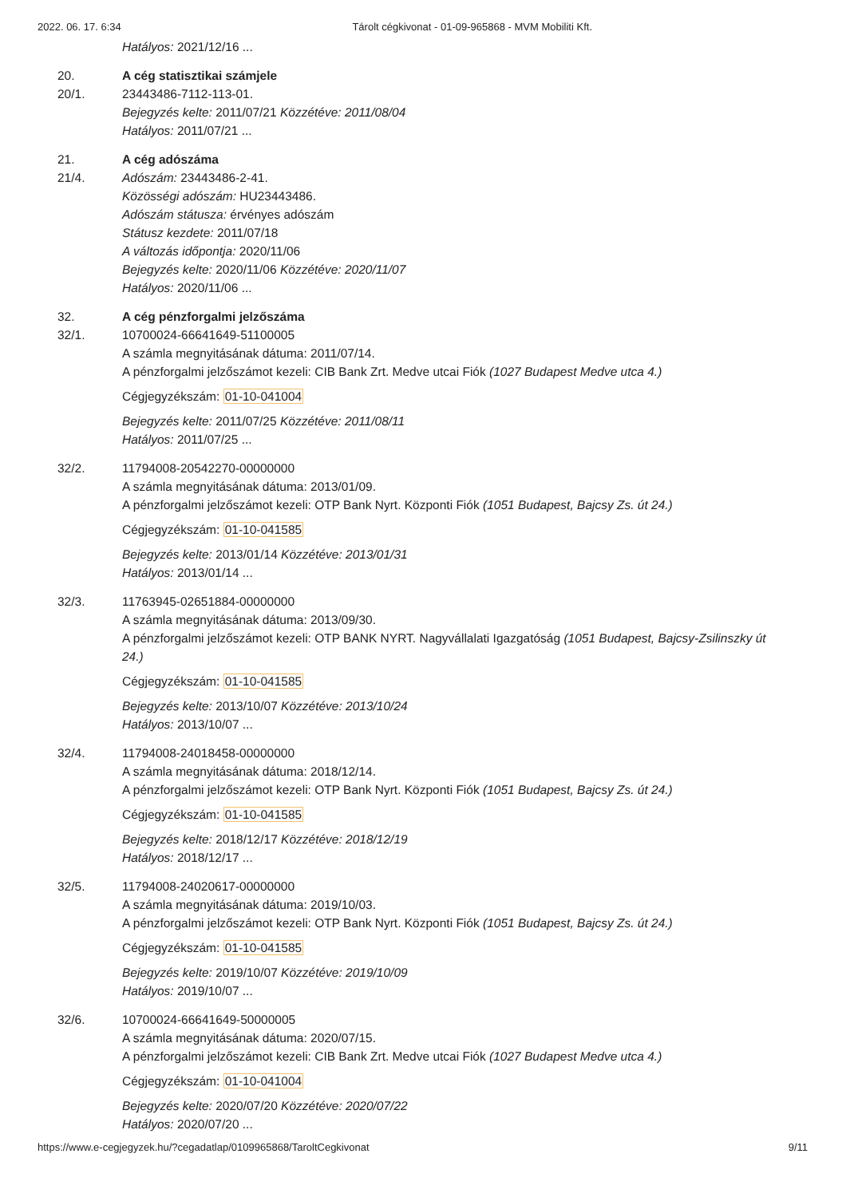2022. 06. 17. 6:34 Tárolt cégkivonat - 01-09-965868 - MVM Mobiliti Kft.
Hatályos: 2021/12/16 ...
20. A cég statisztikai számjele
20/1. 23443486-7112-113-01.
Bejegyzés kelte: 2011/07/21 Közzétéve: 2011/08/04
Hatályos: 2011/07/21 ...
21. A cég adószáma
21/4. Adószám: 23443486-2-41.
Közösségi adószám: HU23443486.
Adószám státusza: érvényes adószám
Státusz kezdete: 2011/07/18
A változás időpontja: 2020/11/06
Bejegyzés kelte: 2020/11/06 Közzétéve: 2020/11/07
Hatályos: 2020/11/06 ...
32. A cég pénzforgalmi jelzőszáma
32/1. 10700024-66641649-51100005
A számla megnyitásának dátuma: 2011/07/14.
A pénzforgalmi jelzőszámot kezeli: CIB Bank Zrt. Medve utcai Fiók (1027 Budapest Medve utca 4.)
Cégjegyzékszám: 01-10-041004
Bejegyzés kelte: 2011/07/25 Közzétéve: 2011/08/11
Hatályos: 2011/07/25 ...
32/2. 11794008-20542270-00000000
A számla megnyitásának dátuma: 2013/01/09.
A pénzforgalmi jelzőszámot kezeli: OTP Bank Nyrt. Központi Fiók (1051 Budapest, Bajcsy Zs. út 24.)
Cégjegyzékszám: 01-10-041585
Bejegyzés kelte: 2013/01/14 Közzétéve: 2013/01/31
Hatályos: 2013/01/14 ...
32/3. 11763945-02651884-00000000
A számla megnyitásának dátuma: 2013/09/30.
A pénzforgalmi jelzőszámot kezeli: OTP BANK NYRT. Nagyvállalati Igazgatóság (1051 Budapest, Bajcsy-Zsilinszky út 24.)
Cégjegyzékszám: 01-10-041585
Bejegyzés kelte: 2013/10/07 Közzétéve: 2013/10/24
Hatályos: 2013/10/07 ...
32/4. 11794008-24018458-00000000
A számla megnyitásának dátuma: 2018/12/14.
A pénzforgalmi jelzőszámot kezeli: OTP Bank Nyrt. Központi Fiók (1051 Budapest, Bajcsy Zs. út 24.)
Cégjegyzékszám: 01-10-041585
Bejegyzés kelte: 2018/12/17 Közzétéve: 2018/12/19
Hatályos: 2018/12/17 ...
32/5. 11794008-24020617-00000000
A számla megnyitásának dátuma: 2019/10/03.
A pénzforgalmi jelzőszámot kezeli: OTP Bank Nyrt. Központi Fiók (1051 Budapest, Bajcsy Zs. út 24.)
Cégjegyzékszám: 01-10-041585
Bejegyzés kelte: 2019/10/07 Közzétéve: 2019/10/09
Hatályos: 2019/10/07 ...
32/6. 10700024-66641649-50000005
A számla megnyitásának dátuma: 2020/07/15.
A pénzforgalmi jelzőszámot kezeli: CIB Bank Zrt. Medve utcai Fiók (1027 Budapest Medve utca 4.)
Cégjegyzékszám: 01-10-041004
Bejegyzés kelte: 2020/07/20 Közzétéve: 2020/07/22
Hatályos: 2020/07/20 ...
https://www.e-cegjegyzek.hu/?cegadatlap/0109965868/TaroltCegkivonat 9/11